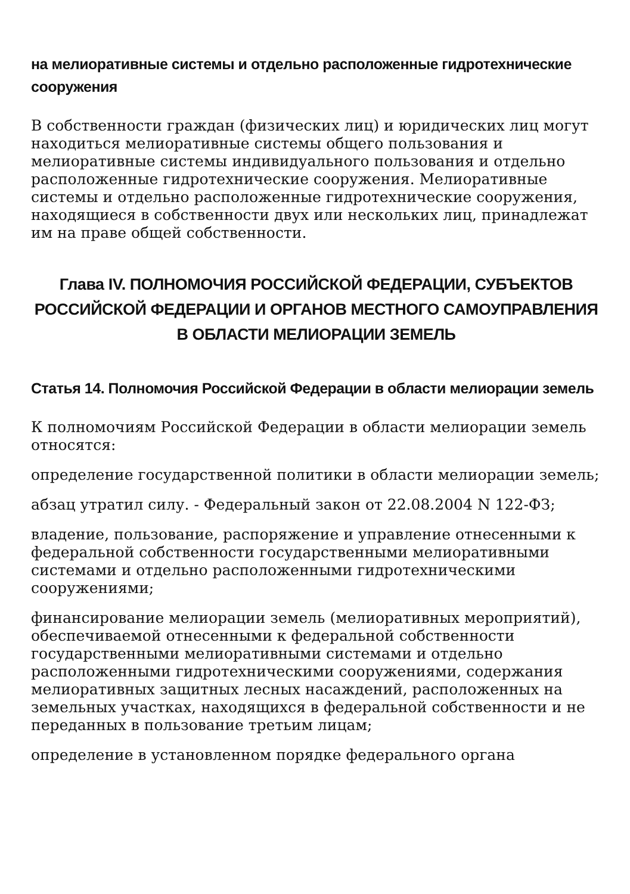на мелиоративные системы и отдельно расположенные гидротехнические сооружения
В собственности граждан (физических лиц) и юридических лиц могут находиться мелиоративные системы общего пользования и мелиоративные системы индивидуального пользования и отдельно расположенные гидротехнические сооружения. Мелиоративные системы и отдельно расположенные гидротехнические сооружения, находящиеся в собственности двух или нескольких лиц, принадлежат им на праве общей собственности.
Глава IV. ПОЛНОМОЧИЯ РОССИЙСКОЙ ФЕДЕРАЦИИ, СУБЪЕКТОВ РОССИЙСКОЙ ФЕДЕРАЦИИ И ОРГАНОВ МЕСТНОГО САМОУПРАВЛЕНИЯ В ОБЛАСТИ МЕЛИОРАЦИИ ЗЕМЕЛЬ
Статья 14. Полномочия Российской Федерации в области мелиорации земель
К полномочиям Российской Федерации в области мелиорации земель относятся:
определение государственной политики в области мелиорации земель;
абзац утратил силу. - Федеральный закон от 22.08.2004 N 122-ФЗ;
владение, пользование, распоряжение и управление отнесенными к федеральной собственности государственными мелиоративными системами и отдельно расположенными гидротехническими сооружениями;
финансирование мелиорации земель (мелиоративных мероприятий), обеспечиваемой отнесенными к федеральной собственности государственными мелиоративными системами и отдельно расположенными гидротехническими сооружениями, содержания мелиоративных защитных лесных насаждений, расположенных на земельных участках, находящихся в федеральной собственности и не переданных в пользование третьим лицам;
определение в установленном порядке федерального органа